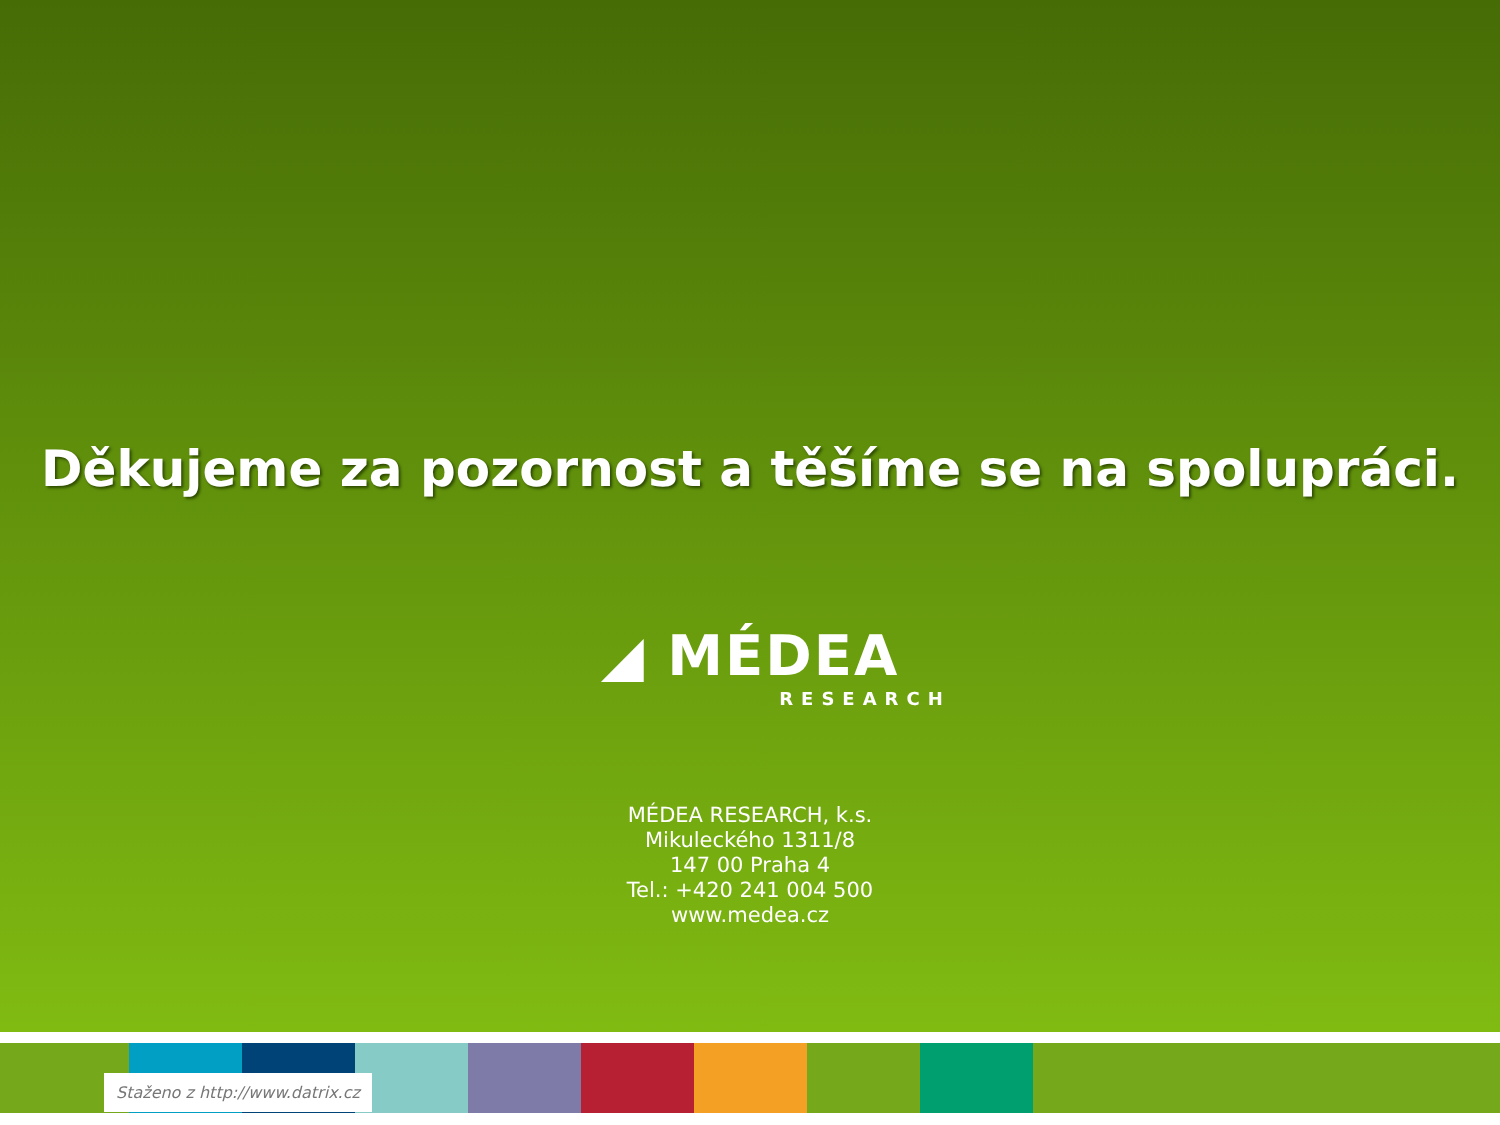Děkujeme za pozornost a těšíme se na spolupráci.
◢ MÉDEA
RESEARCH
MÉDEA RESEARCH, k.s.
Mikuleckého 1311/8
147 00 Praha 4
Tel.: +420 241 004 500
www.medea.cz
Staženo z http://www.datrix.cz